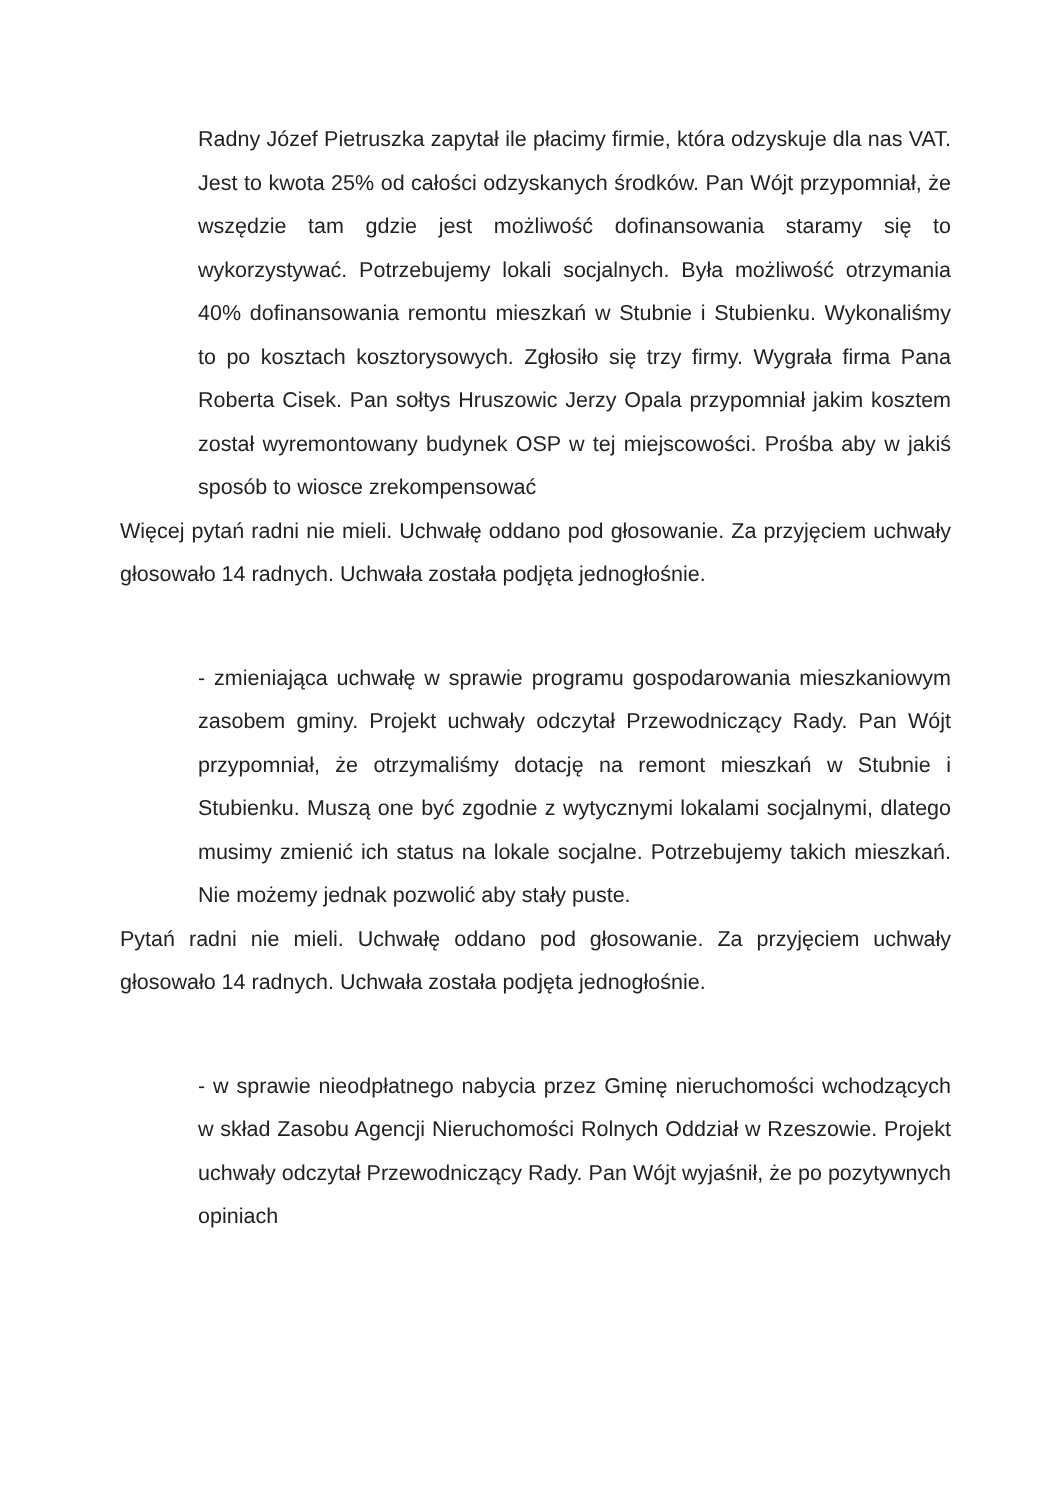Radny Józef Pietruszka zapytał ile płacimy firmie, która odzyskuje dla nas VAT. Jest to kwota 25% od całości odzyskanych środków. Pan Wójt przypomniał, że wszędzie tam gdzie jest możliwość dofinansowania staramy się to wykorzystywać. Potrzebujemy lokali socjalnych. Była możliwość otrzymania 40% dofinansowania remontu mieszkań w Stubnie i Stubienku. Wykonaliśmy to po kosztach kosztorysowych. Zgłosiło się trzy firmy. Wygrała firma Pana Roberta Cisek. Pan sołtys Hruszowic Jerzy Opala przypomniał jakim kosztem został wyremontowany budynek OSP w tej miejscowości. Prośba aby w jakiś sposób to wiosce zrekompensować
Więcej pytań radni nie mieli. Uchwałę oddano pod głosowanie. Za przyjęciem uchwały głosowało 14 radnych. Uchwała została podjęta jednogłośnie.
- zmieniająca uchwałę w sprawie programu gospodarowania mieszkaniowym zasobem gminy. Projekt uchwały odczytał Przewodniczący Rady. Pan Wójt przypomniał, że otrzymaliśmy dotację na remont mieszkań w Stubnie i Stubienku. Muszą one być zgodnie z wytycznymi lokalami socjalnymi, dlatego musimy zmienić ich status na lokale socjalne. Potrzebujemy takich mieszkań. Nie możemy jednak pozwolić aby stały puste.
Pytań radni nie mieli. Uchwałę oddano pod głosowanie. Za przyjęciem uchwały głosowało 14 radnych. Uchwała została podjęta jednogłośnie.
- w sprawie nieodpłatnego nabycia przez Gminę nieruchomości wchodzących w skład Zasobu Agencji Nieruchomości Rolnych Oddział w Rzeszowie. Projekt uchwały odczytał Przewodniczący Rady. Pan Wójt wyjaśnił, że po pozytywnych opiniach